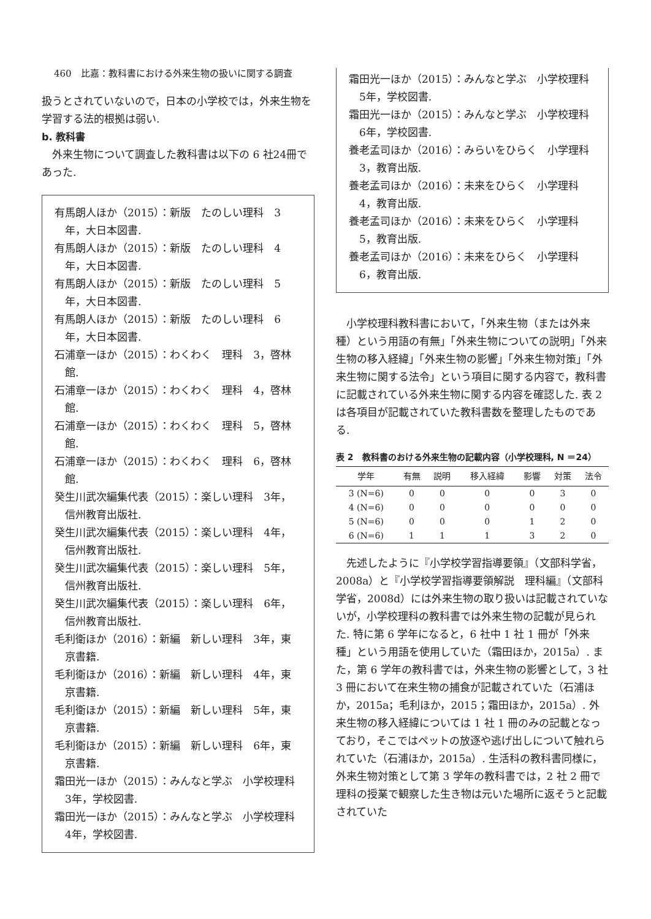460　比嘉：教科書における外来生物の扱いに関する調査
扱うとされていないので，日本の小学校では，外来生物を学習する法的根拠は弱い.
b. 教科書
外来生物について調査した教科書は以下の 6 社24冊であった.
有馬朗人ほか（2015）：新版　たのしい理科　3年，大日本図書.
有馬朗人ほか（2015）：新版　たのしい理科　4年，大日本図書.
有馬朗人ほか（2015）：新版　たのしい理科　5年，大日本図書.
有馬朗人ほか（2015）：新版　たのしい理科　6年，大日本図書.
石浦章一ほか（2015）：わくわく　理科　3，啓林館.
石浦章一ほか（2015）：わくわく　理科　4，啓林館.
石浦章一ほか（2015）：わくわく　理科　5，啓林館.
石浦章一ほか（2015）：わくわく　理科　6，啓林館.
癸生川武次編集代表（2015）：楽しい理科　3年，信州教育出版社.
癸生川武次編集代表（2015）：楽しい理科　4年，信州教育出版社.
癸生川武次編集代表（2015）：楽しい理科　5年，信州教育出版社.
癸生川武次編集代表（2015）：楽しい理科　6年，信州教育出版社.
毛利衛ほか（2016）：新編　新しい理科　3年，東京書籍.
毛利衛ほか（2016）：新編　新しい理科　4年，東京書籍.
毛利衛ほか（2015）：新編　新しい理科　5年，東京書籍.
毛利衛ほか（2015）：新編　新しい理科　6年，東京書籍.
霜田光一ほか（2015）：みんなと学ぶ　小学校理科　3年，学校図書.
霜田光一ほか（2015）：みんなと学ぶ　小学校理科　4年，学校図書.
霜田光一ほか（2015）：みんなと学ぶ　小学校理科　5年，学校図書.
霜田光一ほか（2015）：みんなと学ぶ　小学校理科　6年，学校図書.
養老孟司ほか（2016）：みらいをひらく　小学理科　3，教育出版.
養老孟司ほか（2016）：未来をひらく　小学理科　4，教育出版.
養老孟司ほか（2016）：未来をひらく　小学理科　5，教育出版.
養老孟司ほか（2016）：未来をひらく　小学理科　6，教育出版.
小学校理科教科書において，「外来生物（または外来種）という用語の有無」「外来生物についての説明」「外来生物の移入経緯」「外来生物の影響」「外来生物対策」「外来生物に関する法令」という項目に関する内容で，教科書に記載されている外来生物に関する内容を確認した. 表 2 は各項目が記載されていた教科書数を整理したものである.
表 2　教科書のおける外来生物の記載内容（小学校理科, N ＝24）
| 学年 | 有無 | 説明 | 移入経緯 | 影響 | 対策 | 法令 |
| --- | --- | --- | --- | --- | --- | --- |
| 3 (N=6) | 0 | 0 | 0 | 0 | 3 | 0 |
| 4 (N=6) | 0 | 0 | 0 | 0 | 0 | 0 |
| 5 (N=6) | 0 | 0 | 0 | 1 | 2 | 0 |
| 6 (N=6) | 1 | 1 | 1 | 3 | 2 | 0 |
先述したように『小学校学習指導要領』（文部科学省，2008a）と『小学校学習指導要領解説　理科編』（文部科学省，2008d）には外来生物の取り扱いは記載されていないが，小学校理科の教科書では外来生物の記載が見られた. 特に第 6 学年になると，6 社中 1 社 1 冊が「外来種」という用語を使用していた（霜田ほか，2015a）. また，第 6 学年の教科書では，外来生物の影響として，3 社 3 冊において在来生物の捕食が記載されていた（石浦ほか，2015a；毛利ほか，2015；霜田ほか，2015a）. 外来生物の移入経緯については 1 社 1 冊のみの記載となっており，そこではペットの放逐や逃げ出しについて触れられていた（石浦ほか，2015a）. 生活科の教科書同様に，外来生物対策として第 3 学年の教科書では，2 社 2 冊で理科の授業で観察した生き物は元いた場所に返そうと記載されていた